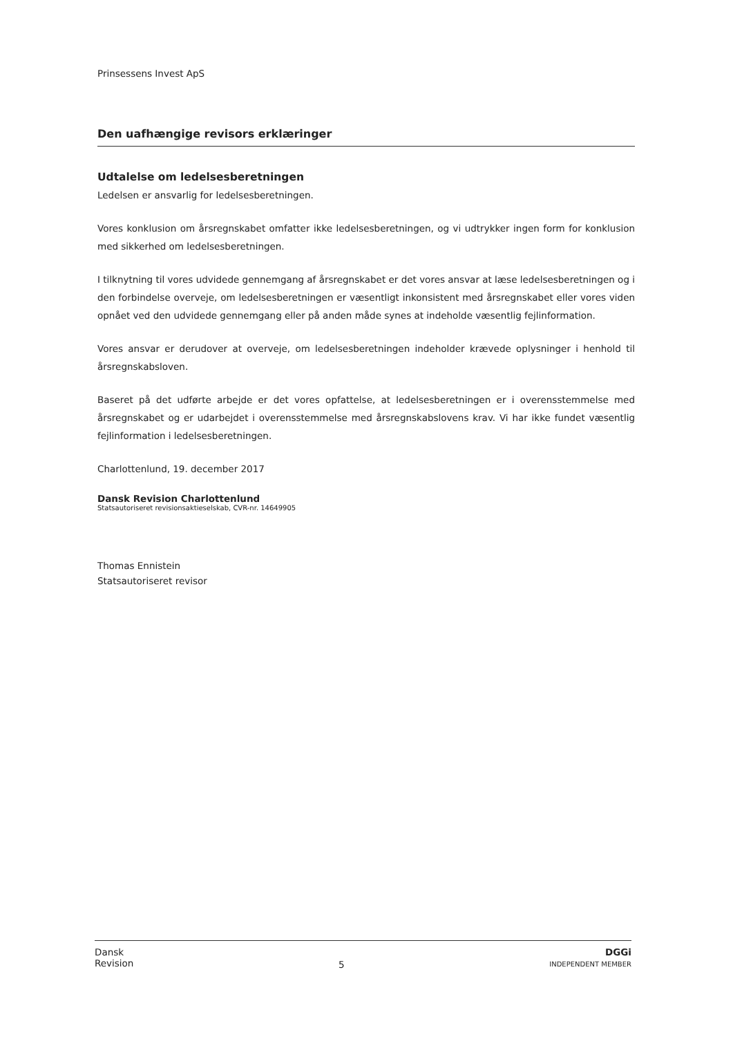Prinsessens Invest ApS
Den uafhængige revisors erklæringer
Udtalelse om ledelsesberetningen
Ledelsen er ansvarlig for ledelsesberetningen.
Vores konklusion om årsregnskabet omfatter ikke ledelsesberetningen, og vi udtrykker ingen form for konklusion med sikkerhed om ledelsesberetningen.
I tilknytning til vores udvidede gennemgang af årsregnskabet er det vores ansvar at læse ledelsesberetningen og i den forbindelse overveje, om ledelsesberetningen er væsentligt inkonsistent med årsregnskabet eller vores viden opnået ved den udvidede gennemgang eller på anden måde synes at indeholde væsentlig fejlinformation.
Vores ansvar er derudover at overveje, om ledelsesberetningen indeholder krævede oplysninger i henhold til årsregnskabsloven.
Baseret på det udførte arbejde er det vores opfattelse, at ledelsesberetningen er i overensstemmelse med årsregnskabet og er udarbejdet i overensstemmelse med årsregnskabslovens krav. Vi har ikke fundet væsentlig fejlinformation i ledelsesberetningen.
Charlottenlund, 19. december 2017
Dansk Revision Charlottenlund
Statsautoriseret revisionsaktieselskab, CVR-nr. 14649905
Thomas Ennistein
Statsautoriseret revisor
Dansk
Revision
5
DGGi
INDEPENDENT MEMBER